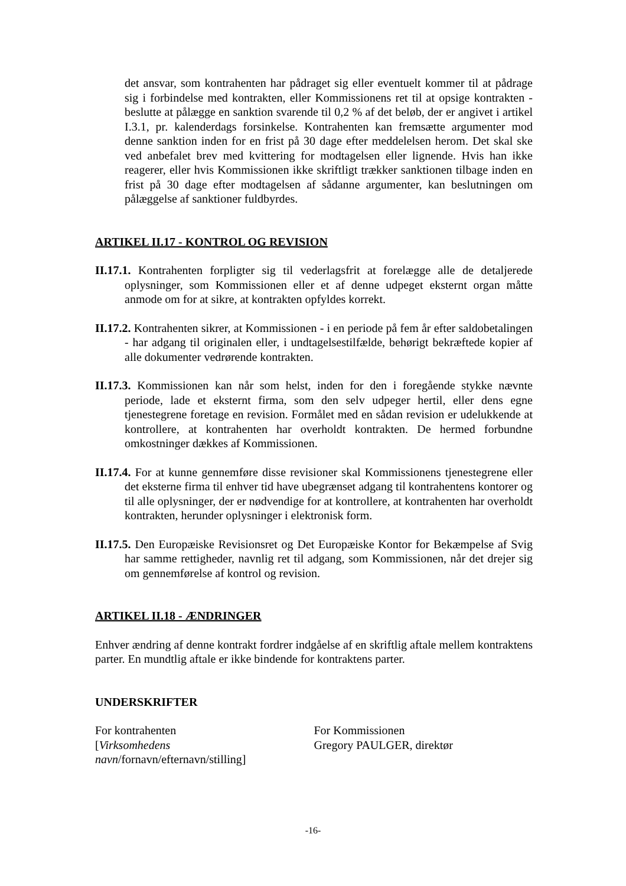det ansvar, som kontrahenten har pådraget sig eller eventuelt kommer til at pådrage sig i forbindelse med kontrakten, eller Kommissionens ret til at opsige kontrakten - beslutte at pålægge en sanktion svarende til 0,2 % af det beløb, der er angivet i artikel I.3.1, pr. kalenderdags forsinkelse. Kontrahenten kan fremsætte argumenter mod denne sanktion inden for en frist på 30 dage efter meddelelsen herom. Det skal ske ved anbefalet brev med kvittering for modtagelsen eller lignende. Hvis han ikke reagerer, eller hvis Kommissionen ikke skriftligt trækker sanktionen tilbage inden en frist på 30 dage efter modtagelsen af sådanne argumenter, kan beslutningen om pålæggelse af sanktioner fuldbyrdes.
ARTIKEL II.17 - KONTROL OG REVISION
II.17.1. Kontrahenten forpligter sig til vederlagsfrit at forelægge alle de detaljerede oplysninger, som Kommissionen eller et af denne udpeget eksternt organ måtte anmode om for at sikre, at kontrakten opfyldes korrekt.
II.17.2. Kontrahenten sikrer, at Kommissionen - i en periode på fem år efter saldobetalingen - har adgang til originalen eller, i undtagelsestilfælde, behørigt bekræftede kopier af alle dokumenter vedrørende kontrakten.
II.17.3. Kommissionen kan når som helst, inden for den i foregående stykke nævnte periode, lade et eksternt firma, som den selv udpeger hertil, eller dens egne tjenestegrene foretage en revision. Formålet med en sådan revision er udelukkende at kontrollere, at kontrahenten har overholdt kontrakten. De hermed forbundne omkostninger dækkes af Kommissionen.
II.17.4. For at kunne gennemføre disse revisioner skal Kommissionens tjenestegrene eller det eksterne firma til enhver tid have ubegrænset adgang til kontrahentens kontorer og til alle oplysninger, der er nødvendige for at kontrollere, at kontrahenten har overholdt kontrakten, herunder oplysninger i elektronisk form.
II.17.5. Den Europæiske Revisionsret og Det Europæiske Kontor for Bekæmpelse af Svig har samme rettigheder, navnlig ret til adgang, som Kommissionen, når det drejer sig om gennemførelse af kontrol og revision.
ARTIKEL II.18 - ÆNDRINGER
Enhver ændring af denne kontrakt fordrer indgåelse af en skriftlig aftale mellem kontraktens parter. En mundtlig aftale er ikke bindende for kontraktens parter.
UNDERSKRIFTER
For kontrahenten
[Virksomhedens navn/fornavn/efternavn/stilling]
For Kommissionen
Gregory PAULGER, direktør
-16-